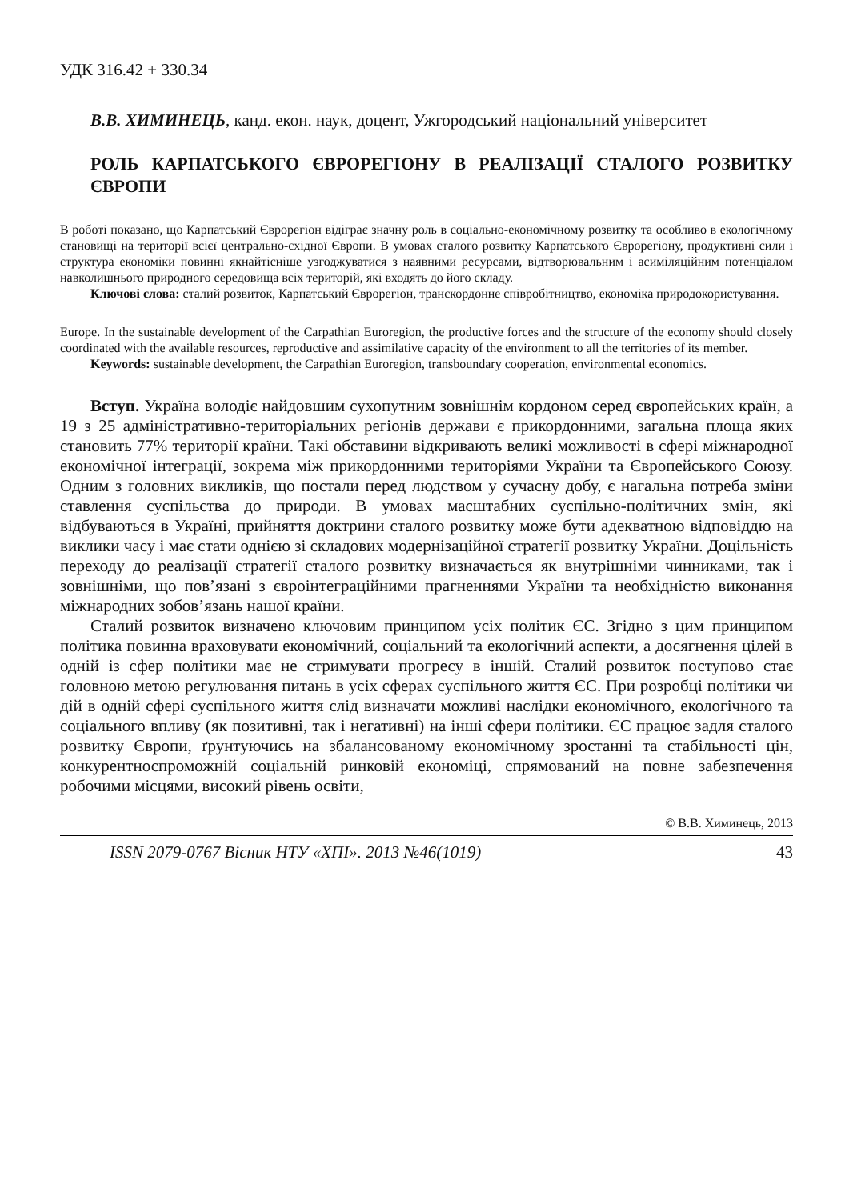УДК 316.42 + 330.34
В.В. ХИМИНЕЦЬ, канд. екон. наук, доцент, Ужгородський національний університет
РОЛЬ КАРПАТСЬКОГО ЄВРОРЕГІОНУ В РЕАЛІЗАЦІЇ СТАЛОГО РОЗВИТКУ ЄВРОПИ
В роботі показано, що Карпатський Єврорегіон відіграє значну роль в соціально-економічному розвитку та особливо в екологічному становищі на території всієї центрально-східної Європи. В умовах сталого розвитку Карпатського Єврорегіону, продуктивні сили і структура економіки повинні якнайтісніше узгоджуватися з наявними ресурсами, відтворювальним і асиміляційним потенціалом навколишнього природного середовища всіх територій, які входять до його складу.
Ключові слова: сталий розвиток, Карпатський Єврорегіон, транскордонне співробітництво, економіка природокористування.
Europe. In the sustainable development of the Carpathian Euroregion, the productive forces and the structure of the economy should closely coordinated with the available resources, reproductive and assimilative capacity of the environment to all the territories of its member.
Keywords: sustainable development, the Carpathian Euroregion, transboundary cooperation, environmental economics.
Вступ. Україна володіє найдовшим сухопутним зовнішнім кордоном серед європейських країн, а 19 з 25 адміністративно-територіальних регіонів держави є прикордонними, загальна площа яких становить 77% території країни. Такі обставини відкривають великі можливості в сфері міжнародної економічної інтеграції, зокрема між прикордонними територіями України та Європейського Союзу. Одним з головних викликів, що постали перед людством у сучасну добу, є нагальна потреба зміни ставлення суспільства до природи. В умовах масштабних суспільно-політичних змін, які відбуваються в Україні, прийняття доктрини сталого розвитку може бути адекватною відповіддю на виклики часу і має стати однією зі складових модернізаційної стратегії розвитку України. Доцільність переходу до реалізації стратегії сталого розвитку визначається як внутрішніми чинниками, так і зовнішніми, що пов’язані з євроінтеграційними прагненнями України та необхідністю виконання міжнародних зобов’язань нашої країни.
Сталий розвиток визначено ключовим принципом усіх політик ЄС. Згідно з цим принципом політика повинна враховувати економічний, соціальний та екологічний аспекти, а досягнення цілей в одній із сфер політики має не стримувати прогресу в іншій. Сталий розвиток поступово стає головною метою регулювання питань в усіх сферах суспільного життя ЄС. При розробці політики чи дій в одній сфері суспільного життя слід визначати можливі наслідки економічного, екологічного та соціального впливу (як позитивні, так і негативні) на інші сфери політики. ЄС працює задля сталого розвитку Європи, ґрунтуючись на збалансованому економічному зростанні та стабільності цін, конкурентноспроможній соціальній ринковій економіці, спрямований на повне забезпечення робочими місцями, високий рівень освіти,
© В.В. Химинець, 2013
ISSN 2079-0767 Вісник НТУ «ХПІ». 2013 №46(1019) 43